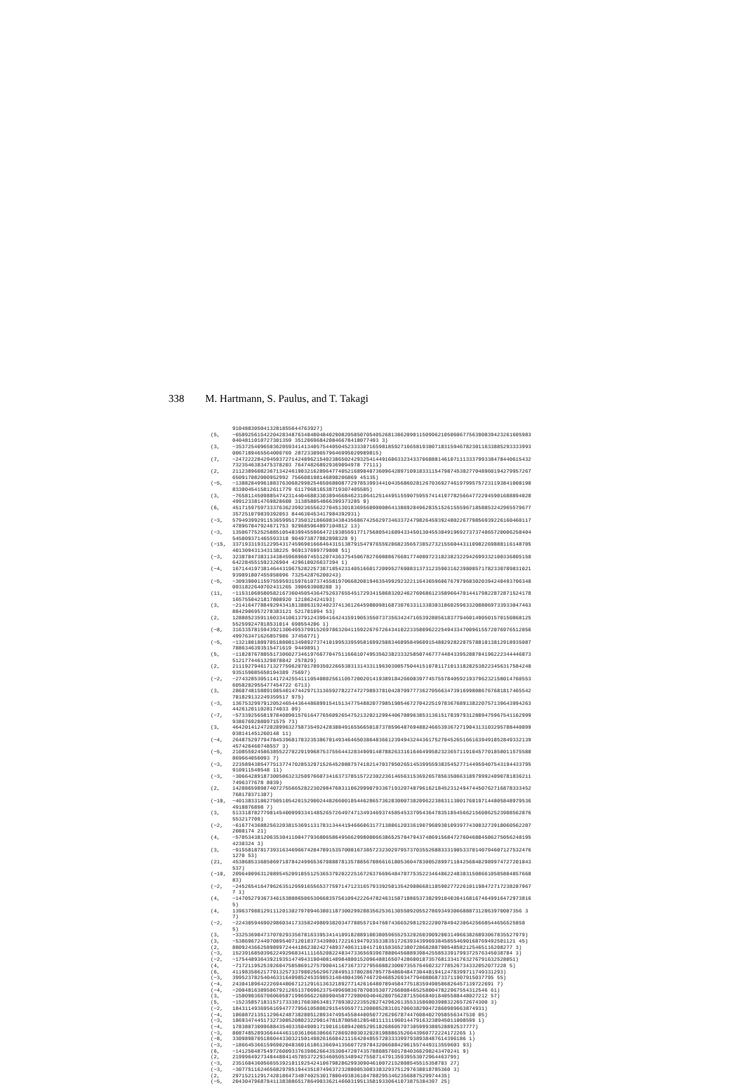338 M. Hartmann, S. Paulus, and T. Takagi
9104883050413281855644763927)
(5, −658925615422042834876348480484029082058507054052681386209011509962105060677563908394232616059830404811010727301359 351206968420846678418077493 3)
(3, −353725409650362059341413405754405045233330716598185927166581938071831594678230116338852933339930067189465564000769 287233896579646995020989815)
(7, −247222284294593727142489621540238650242932541449160633234337068881461071113337993384784406154327323546383475378203 764748268929369094978 77111)
(2, 211238960823671342461903216289647740521689040736096428971091833115479874530277048960194279957267650917082000952992 756608198146890206869 45135)
(−5, −138828499610837630682998254650680087729785399344104356860281267036927461979957572311938410081908330045415812611779 611796816538719307405505)
(3, −765811450988547423144046883303894668462310641251449515590759557414197782566477229459016888940284991233814769828608 313858054866399373285 9)
(6, 451715975973337636239923655622704513018369560900086413869204962835152615559671858853242965579677357251079839392053 844630453417984392931)
(−3, 579493992911536599517350321866083438435686742562973463372479826459392480226779856939226160460117478967847924671753 929685964897104812 13)
(−3, 135067752525885105483994559664721938559177175680541689433450130455304919692737374065720006258404545809371465593318 904973877882898328 9)
(−15, 337193319312295431745969016664643151387915479765592068235657385273215560443110982269888116148705401309431343138225 969137699779808 51)
(−3, 323878473831343845968960745512074363754506782760808676681774080723182382322942699332100336805150642284551592326904 429610026637394 1)
(−4, 167144197381464431967528225738718542314051660172099527690831373123590316239808571782330789831021939891807455958096 732542876200243)
(−5, −309390011597559593159761073745581970668200194635499292322116436596067679796830203942404937063400931822640702431265 390693908288 3)
(11, −115310685805821673604505436475263765545172934158683202462769686123589664701441798228728715241781657550421817808920 121862424193)
(3, −214164778849294341813886319240237413612645988098168730763311338303186025963320880697339330474638842906957278383121 521701094 53)
(2, 128885235911603341061379124399416424159190535507373563424716539280561837794601490501570150868125552599247818531014 690554206 1)
(−8, 316335781594392130649537991526978632041159226767264341022335809622254943347009615572076976512856499763471626857986 37456771)
(−5, −132100188970518808134989273741019953395958169925083468958496091548029282207578810138129189350877886346393515471619 9449891)
(5, −118207678855173060273461976677047511666107495356238233325850746777448433952887041962223444468735121774461329878842 257829)
(2, 211192794617132775962070178935022665383131433119630308575044151078117101318282538223456317584240935159085658194389 75697)
(−2, −274328530511417242554111054080256110572002014193891842660039774575578405921937962321580147605536058202955477454722 6713)
(3, 286074815889198540147442971313659278227472798937810428709777362705663473916998086767681817465542781829132249359517 975)
(−3, 136753299791205246544364486899154151347754882077985198546727042251978367689138220757139643994263442612011028174033 09)
(−7, −5733925658197840890157616477656092654752132021299440670896385313615178397931288947596754116299993867692880971575 73)
(3, 464201412472028996327587354924283084916556650187378596487694882466539367271904313103295788440899038141451260148 11)
(−4, 264875297794784539681783235386701493464650386483661239494324436175270452651661639491852849332139457426460748557 3)
(−5, 210855924586385522702291996875375564432834909148788263316164649958232365711910457701858011575588869664050093 7)
(−3, 223589438547751377470285329715264520887574182147037950265145399559383545277144959407543194433795910911548548 11)
(−3, −306642891873005063232509766073416373785157223022361465631536926578563506631897999240907818362117496377678 8039)
(2, 142086598987407275566528223029847683110629990793367193207487961621845231249474450762716878333452768170371307)
(−10, −401383318627505105426152900244826600185446286573628300073020962238631130017681971448058489795364918876898 7)
(3, 513318782779814540099933414852657264974713493469374585453379543647835185456621560862523908562876553217709)
(−2, −616774368825632038153691131783134441946660631771380612033619079609301093977430032739180605622072088174 21)
(4, −570534381206353041100477936806586495662998000663865257847943748691568472760468845862750562481954230324 3)
(3, −915581878173931634696674204789153570081673857232302979573703552688333190533701407946071275324761270 53)
(21, 453868533685069718784249965367088878135788567086616180536047830052899711042568402989974727201843537)
(−10, 209640096312089545209185512536537920222516726376696484787753522346486224838315086610585804857668 83)
(−2, −245265416479626351295916556537759714712316579339250135429086681105902772261011984727172382879677 1)
(4, −147052793673461538086506530668357561094222647824631587108653738299104036416816746499164729738165)
(4, 139637988129111201302797094638011873002992883562536130550920552786934930668887312863970007356 37)
(−2, −224305946902986034173358249809382034778055719476874366529812922200784942306425668544656525858 5)
(3, −332536984737070293356781633953414109182889100380596552532026039092003149663826893067835527979)
(3, −538696724497089540712010373439801722161947923533835172639343996938458554690168769492501121 45)
(2, 880924366258989972444186230242748937406311041710158365238072868288790548582125465116208277 3)
(−3, 152391685039622492968341111652082248347336569396788064568893984255853391799372576345038784 3)
(−2, −175448936439219351474943190408140984880152096488165074286001873576813341763276791632528051)
(4, −717211952539260475858691275790041167367372795608823000735576460232778526734332052077228 5)
(6, 411983586217791325733798025629672849513780286785778486048473044819412478399711749331293)
(−3, 399523782540463316409852453598531484804396746720468526934779408868733711907915037795 55)
(−4, 243041896422269448067121291613632189277142616480789458477518359490586826457139722691 7)
(−4, −200481638950679212651370696237549969836787003530772668084652580047822967554312546 61)
(3, −158090366706060587199696622680904587729806040462807562871556684018405588448027212 57)
(5, −152358571831571733381760306348177893822235528274296261355315868039083226572674300 3)
(−2, 184311493695616947777956105808291545959771200085283101706038290472860989663874931)
(−4, 186087213511296424873828051289347495455844005077262967874476084027058556347530 05)
(−3, 186934744517327308520802322901478187805012854811131196014479163238945011008599 1)
(−4, 178380730096884354033504909171901616894208529518268605707305999380528892537777)
(−3, 808748528936644446310361066306667286928030320281988863526643960772224172265 1)
(−8, 330989870518604433032150149826166042111642048557203333997938938487614396186 1)
(−3, −186645366159690204836016186136694135607729784320660842961557449313559603 93)
(6, −141250487549726009337639862664353004728743578808576017840366298243470241 9)
(2, 219996492734844884145785372293460505348942755871479135939553072964463795)
(−3, 235160436056655392101192542410679828629930904610072152808545515358703 27)
(−3, −307751162465682978519443518749637232880053083383293751297638018785360 3)
(2, 297152112917428186473487402530178004938361047882953462356887529974435)
(−5, 204304796878411383886517864903362146603195135819330641073875384397 25)